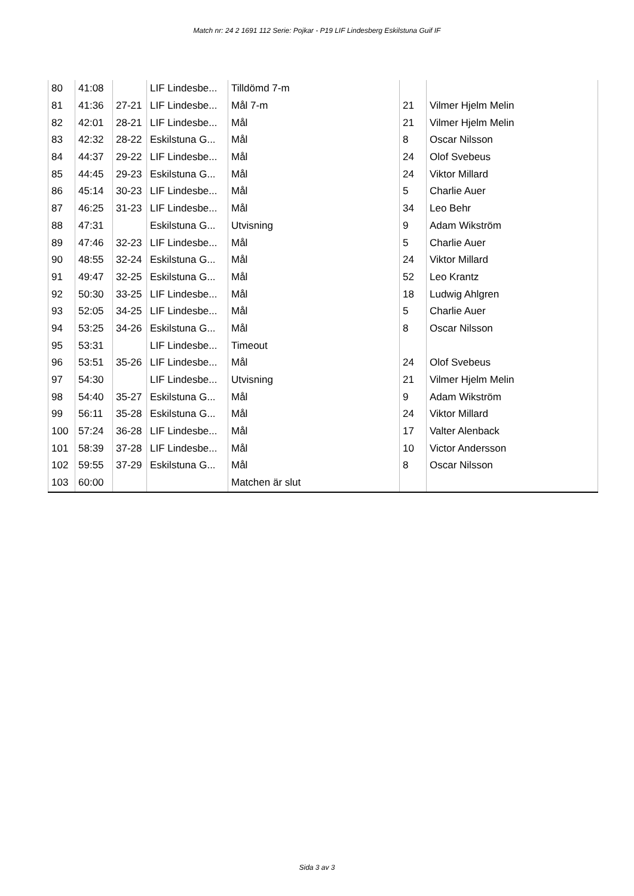Match nr: 24 2 1691 112 Serie: Pojkar - P19 LIF Lindesberg Eskilstuna Guif IF
| 80 | 41:08 | | LIF Lindesbe... | Tilldömd 7-m | | |
| 81 | 41:36 | 27-21 | LIF Lindesbe... | Mål 7-m | 21 | Vilmer Hjelm Melin |
| 82 | 42:01 | 28-21 | LIF Lindesbe... | Mål | 21 | Vilmer Hjelm Melin |
| 83 | 42:32 | 28-22 | Eskilstuna G... | Mål | 8 | Oscar Nilsson |
| 84 | 44:37 | 29-22 | LIF Lindesbe... | Mål | 24 | Olof Svebeus |
| 85 | 44:45 | 29-23 | Eskilstuna G... | Mål | 24 | Viktor Millard |
| 86 | 45:14 | 30-23 | LIF Lindesbe... | Mål | 5 | Charlie Auer |
| 87 | 46:25 | 31-23 | LIF Lindesbe... | Mål | 34 | Leo Behr |
| 88 | 47:31 | | Eskilstuna G... | Utvisning | 9 | Adam Wikström |
| 89 | 47:46 | 32-23 | LIF Lindesbe... | Mål | 5 | Charlie Auer |
| 90 | 48:55 | 32-24 | Eskilstuna G... | Mål | 24 | Viktor Millard |
| 91 | 49:47 | 32-25 | Eskilstuna G... | Mål | 52 | Leo Krantz |
| 92 | 50:30 | 33-25 | LIF Lindesbe... | Mål | 18 | Ludwig Ahlgren |
| 93 | 52:05 | 34-25 | LIF Lindesbe... | Mål | 5 | Charlie Auer |
| 94 | 53:25 | 34-26 | Eskilstuna G... | Mål | 8 | Oscar Nilsson |
| 95 | 53:31 | | LIF Lindesbe... | Timeout | | |
| 96 | 53:51 | 35-26 | LIF Lindesbe... | Mål | 24 | Olof Svebeus |
| 97 | 54:30 | | LIF Lindesbe... | Utvisning | 21 | Vilmer Hjelm Melin |
| 98 | 54:40 | 35-27 | Eskilstuna G... | Mål | 9 | Adam Wikström |
| 99 | 56:11 | 35-28 | Eskilstuna G... | Mål | 24 | Viktor Millard |
| 100 | 57:24 | 36-28 | LIF Lindesbe... | Mål | 17 | Valter Alenback |
| 101 | 58:39 | 37-28 | LIF Lindesbe... | Mål | 10 | Victor Andersson |
| 102 | 59:55 | 37-29 | Eskilstuna G... | Mål | 8 | Oscar Nilsson |
| 103 | 60:00 | | | Matchen är slut | | |
Sida 3 av 3